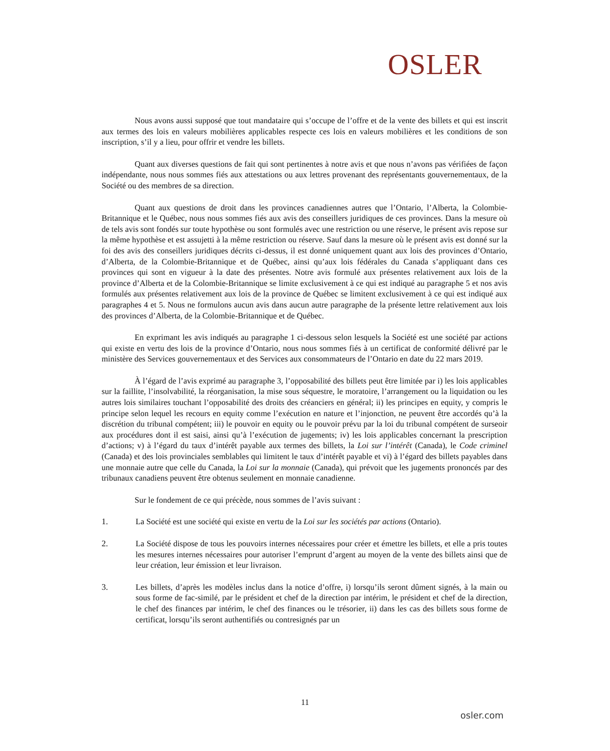OSLER
Nous avons aussi supposé que tout mandataire qui s’occupe de l’offre et de la vente des billets et qui est inscrit aux termes des lois en valeurs mobilières applicables respecte ces lois en valeurs mobilières et les conditions de son inscription, s’il y a lieu, pour offrir et vendre les billets.
Quant aux diverses questions de fait qui sont pertinentes à notre avis et que nous n’avons pas vérifiées de façon indépendante, nous nous sommes fiés aux attestations ou aux lettres provenant des représentants gouvernementaux, de la Société ou des membres de sa direction.
Quant aux questions de droit dans les provinces canadiennes autres que l’Ontario, l’Alberta, la Colombie-Britannique et le Québec, nous nous sommes fiés aux avis des conseillers juridiques de ces provinces. Dans la mesure où de tels avis sont fondés sur toute hypothèse ou sont formulés avec une restriction ou une réserve, le présent avis repose sur la même hypothèse et est assujetti à la même restriction ou réserve. Sauf dans la mesure où le présent avis est donné sur la foi des avis des conseillers juridiques décrits ci-dessus, il est donné uniquement quant aux lois des provinces d’Ontario, d’Alberta, de la Colombie-Britannique et de Québec, ainsi qu’aux lois fédérales du Canada s’appliquant dans ces provinces qui sont en vigueur à la date des présentes. Notre avis formulé aux présentes relativement aux lois de la province d’Alberta et de la Colombie-Britannique se limite exclusivement à ce qui est indiqué au paragraphe 5 et nos avis formulés aux présentes relativement aux lois de la province de Québec se limitent exclusivement à ce qui est indiqué aux paragraphes 4 et 5. Nous ne formulons aucun avis dans aucun autre paragraphe de la présente lettre relativement aux lois des provinces d’Alberta, de la Colombie-Britannique et de Québec.
En exprimant les avis indiqués au paragraphe 1 ci-dessous selon lesquels la Société est une société par actions qui existe en vertu des lois de la province d’Ontario, nous nous sommes fiés à un certificat de conformité délivré par le ministère des Services gouvernementaux et des Services aux consommateurs de l’Ontario en date du 22 mars 2019.
À l’égard de l’avis exprimé au paragraphe 3, l’opposabilité des billets peut être limitée par i) les lois applicables sur la faillite, l’insolvabilité, la réorganisation, la mise sous séquestre, le moratoire, l’arrangement ou la liquidation ou les autres lois similaires touchant l’opposabilité des droits des créanciers en général; ii) les principes en equity, y compris le principe selon lequel les recours en equity comme l’exécution en nature et l’injonction, ne peuvent être accordés qu’à la discrétion du tribunal compétent; iii) le pouvoir en equity ou le pouvoir prévu par la loi du tribunal compétent de surseoir aux procédures dont il est saisi, ainsi qu’à l’exécution de jugements; iv) les lois applicables concernant la prescription d’actions; v) à l’égard du taux d’intérêt payable aux termes des billets, la Loi sur l’intérêt (Canada), le Code criminel (Canada) et des lois provinciales semblables qui limitent le taux d’intérêt payable et vi) à l’égard des billets payables dans une monnaie autre que celle du Canada, la Loi sur la monnaie (Canada), qui prévoit que les jugements prononcés par des tribunaux canadiens peuvent être obtenus seulement en monnaie canadienne.
Sur le fondement de ce qui précède, nous sommes de l’avis suivant :
1. La Société est une société qui existe en vertu de la Loi sur les sociétés par actions (Ontario).
2. La Société dispose de tous les pouvoirs internes nécessaires pour créer et émettre les billets, et elle a pris toutes les mesures internes nécessaires pour autoriser l’emprunt d’argent au moyen de la vente des billets ainsi que de leur création, leur émission et leur livraison.
3. Les billets, d’après les modèles inclus dans la notice d’offre, i) lorsqu’ils seront dûment signés, à la main ou sous forme de fac-similé, par le président et chef de la direction par intérim, le président et chef de la direction, le chef des finances par intérim, le chef des finances ou le trésorier, ii) dans les cas des billets sous forme de certificat, lorsqu’ils seront authentifiés ou contresignés par un
11
osler.com